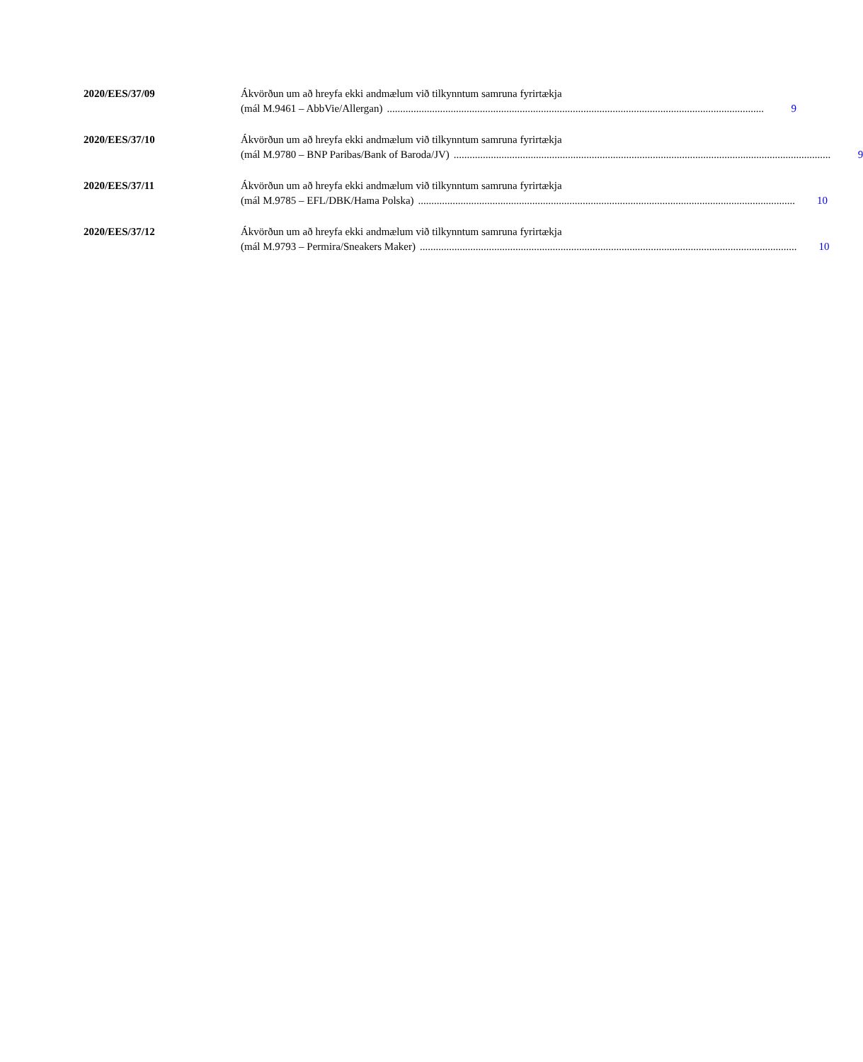2020/EES/37/09 Ákvörðun um að hreyfa ekki andmælum við tilkynntum samruna fyrirtækja
(mál M.9461 – AbbVie/Allergan).............................................................................................................................................. 9
2020/EES/37/10 Ákvörðun um að hreyfa ekki andmælum við tilkynntum samruna fyrirtækja
(mál M.9780 – BNP Paribas/Bank of Baroda/JV).............................................................................................................................................. 9
2020/EES/37/11 Ákvörðun um að hreyfa ekki andmælum við tilkynntum samruna fyrirtækja
(mál M.9785 – EFL/DBK/Hama Polska).............................................................................................................................................. 10
2020/EES/37/12 Ákvörðun um að hreyfa ekki andmælum við tilkynntum samruna fyrirtækja
(mál M.9793 – Permira/Sneakers Maker).............................................................................................................................................. 10